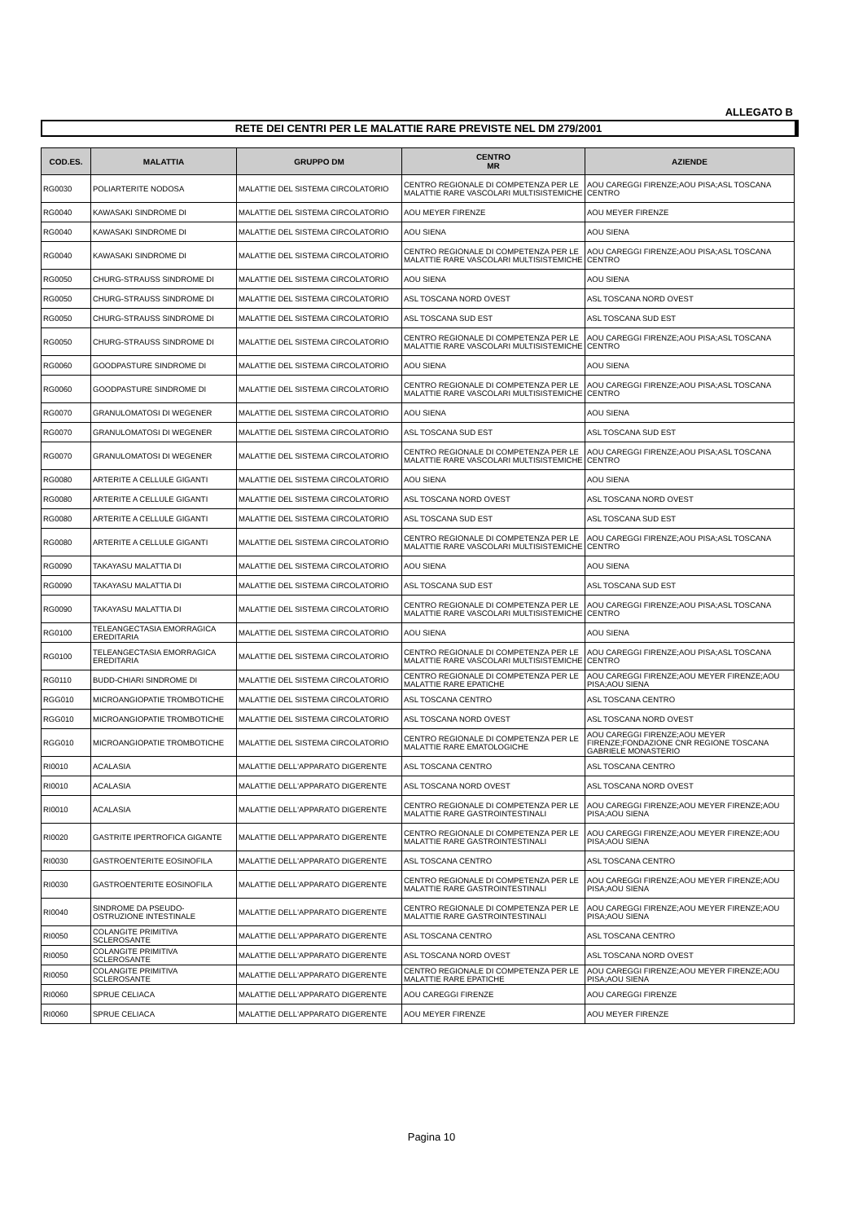ALLEGATO B
RETE DEI CENTRI PER LE MALATTIE RARE PREVISTE NEL DM 279/2001
| COD.ES. | MALATTIA | GRUPPO DM | CENTRO MR | AZIENDE |
| --- | --- | --- | --- | --- |
| RG0030 | POLIARTERITE NODOSA | MALATTIE DEL SISTEMA CIRCOLATORIO | CENTRO REGIONALE DI COMPETENZA PER LE MALATTIE RARE VASCOLARI MULTISISTEMICHE | AOU CAREGGI FIRENZE;AOU PISA;ASL TOSCANA CENTRO |
| RG0040 | KAWASAKI SINDROME DI | MALATTIE DEL SISTEMA CIRCOLATORIO | AOU MEYER FIRENZE | AOU MEYER FIRENZE |
| RG0040 | KAWASAKI SINDROME DI | MALATTIE DEL SISTEMA CIRCOLATORIO | AOU SIENA | AOU SIENA |
| RG0040 | KAWASAKI SINDROME DI | MALATTIE DEL SISTEMA CIRCOLATORIO | CENTRO REGIONALE DI COMPETENZA PER LE MALATTIE RARE VASCOLARI MULTISISTEMICHE | AOU CAREGGI FIRENZE;AOU PISA;ASL TOSCANA CENTRO |
| RG0050 | CHURG-STRAUSS SINDROME DI | MALATTIE DEL SISTEMA CIRCOLATORIO | AOU SIENA | AOU SIENA |
| RG0050 | CHURG-STRAUSS SINDROME DI | MALATTIE DEL SISTEMA CIRCOLATORIO | ASL TOSCANA NORD OVEST | ASL TOSCANA NORD OVEST |
| RG0050 | CHURG-STRAUSS SINDROME DI | MALATTIE DEL SISTEMA CIRCOLATORIO | ASL TOSCANA SUD EST | ASL TOSCANA SUD EST |
| RG0050 | CHURG-STRAUSS SINDROME DI | MALATTIE DEL SISTEMA CIRCOLATORIO | CENTRO REGIONALE DI COMPETENZA PER LE MALATTIE RARE VASCOLARI MULTISISTEMICHE | AOU CAREGGI FIRENZE;AOU PISA;ASL TOSCANA CENTRO |
| RG0060 | GOODPASTURE SINDROME DI | MALATTIE DEL SISTEMA CIRCOLATORIO | AOU SIENA | AOU SIENA |
| RG0060 | GOODPASTURE SINDROME DI | MALATTIE DEL SISTEMA CIRCOLATORIO | CENTRO REGIONALE DI COMPETENZA PER LE MALATTIE RARE VASCOLARI MULTISISTEMICHE | AOU CAREGGI FIRENZE;AOU PISA;ASL TOSCANA CENTRO |
| RG0070 | GRANULOMATOSI DI WEGENER | MALATTIE DEL SISTEMA CIRCOLATORIO | AOU SIENA | AOU SIENA |
| RG0070 | GRANULOMATOSI DI WEGENER | MALATTIE DEL SISTEMA CIRCOLATORIO | ASL TOSCANA SUD EST | ASL TOSCANA SUD EST |
| RG0070 | GRANULOMATOSI DI WEGENER | MALATTIE DEL SISTEMA CIRCOLATORIO | CENTRO REGIONALE DI COMPETENZA PER LE MALATTIE RARE VASCOLARI MULTISISTEMICHE | AOU CAREGGI FIRENZE;AOU PISA;ASL TOSCANA CENTRO |
| RG0080 | ARTERITE A CELLULE GIGANTI | MALATTIE DEL SISTEMA CIRCOLATORIO | AOU SIENA | AOU SIENA |
| RG0080 | ARTERITE A CELLULE GIGANTI | MALATTIE DEL SISTEMA CIRCOLATORIO | ASL TOSCANA NORD OVEST | ASL TOSCANA NORD OVEST |
| RG0080 | ARTERITE A CELLULE GIGANTI | MALATTIE DEL SISTEMA CIRCOLATORIO | ASL TOSCANA SUD EST | ASL TOSCANA SUD EST |
| RG0080 | ARTERITE A CELLULE GIGANTI | MALATTIE DEL SISTEMA CIRCOLATORIO | CENTRO REGIONALE DI COMPETENZA PER LE MALATTIE RARE VASCOLARI MULTISISTEMICHE | AOU CAREGGI FIRENZE;AOU PISA;ASL TOSCANA CENTRO |
| RG0090 | TAKAYASU MALATTIA DI | MALATTIE DEL SISTEMA CIRCOLATORIO | AOU SIENA | AOU SIENA |
| RG0090 | TAKAYASU MALATTIA DI | MALATTIE DEL SISTEMA CIRCOLATORIO | ASL TOSCANA SUD EST | ASL TOSCANA SUD EST |
| RG0090 | TAKAYASU MALATTIA DI | MALATTIE DEL SISTEMA CIRCOLATORIO | CENTRO REGIONALE DI COMPETENZA PER LE MALATTIE RARE VASCOLARI MULTISISTEMICHE | AOU CAREGGI FIRENZE;AOU PISA;ASL TOSCANA CENTRO |
| RG0100 | TELEANGECTASIA EMORRAGICA EREDITARIA | MALATTIE DEL SISTEMA CIRCOLATORIO | AOU SIENA | AOU SIENA |
| RG0100 | TELEANGECTASIA EMORRAGICA EREDITARIA | MALATTIE DEL SISTEMA CIRCOLATORIO | CENTRO REGIONALE DI COMPETENZA PER LE MALATTIE RARE VASCOLARI MULTISISTEMICHE | AOU CAREGGI FIRENZE;AOU PISA;ASL TOSCANA CENTRO |
| RG0110 | BUDD-CHIARI SINDROME DI | MALATTIE DEL SISTEMA CIRCOLATORIO | CENTRO REGIONALE DI COMPETENZA PER LE MALATTIE RARE EPATICHE | AOU CAREGGI FIRENZE;AOU MEYER FIRENZE;AOU PISA;AOU SIENA |
| RGG010 | MICROANGIOPATIE TROMBOTICHE | MALATTIE DEL SISTEMA CIRCOLATORIO | ASL TOSCANA CENTRO | ASL TOSCANA CENTRO |
| RGG010 | MICROANGIOPATIE TROMBOTICHE | MALATTIE DEL SISTEMA CIRCOLATORIO | ASL TOSCANA NORD OVEST | ASL TOSCANA NORD OVEST |
| RGG010 | MICROANGIOPATIE TROMBOTICHE | MALATTIE DEL SISTEMA CIRCOLATORIO | CENTRO REGIONALE DI COMPETENZA PER LE MALATTIE RARE EMATOLOGICHE | AOU CAREGGI FIRENZE;AOU MEYER FIRENZE;FONDAZIONE CNR REGIONE TOSCANA GABRIELE MONASTERIO |
| RI0010 | ACALASIA | MALATTIE DELL'APPARATO DIGERENTE | ASL TOSCANA CENTRO | ASL TOSCANA CENTRO |
| RI0010 | ACALASIA | MALATTIE DELL'APPARATO DIGERENTE | ASL TOSCANA NORD OVEST | ASL TOSCANA NORD OVEST |
| RI0010 | ACALASIA | MALATTIE DELL'APPARATO DIGERENTE | CENTRO REGIONALE DI COMPETENZA PER LE MALATTIE RARE GASTROINTESTINALI | AOU CAREGGI FIRENZE;AOU MEYER FIRENZE;AOU PISA;AOU SIENA |
| RI0020 | GASTRITE IPERTROFICA GIGANTE | MALATTIE DELL'APPARATO DIGERENTE | CENTRO REGIONALE DI COMPETENZA PER LE MALATTIE RARE GASTROINTESTINALI | AOU CAREGGI FIRENZE;AOU MEYER FIRENZE;AOU PISA;AOU SIENA |
| RI0030 | GASTROENTERITE EOSINOFILA | MALATTIE DELL'APPARATO DIGERENTE | ASL TOSCANA CENTRO | ASL TOSCANA CENTRO |
| RI0030 | GASTROENTERITE EOSINOFILA | MALATTIE DELL'APPARATO DIGERENTE | CENTRO REGIONALE DI COMPETENZA PER LE MALATTIE RARE GASTROINTESTINALI | AOU CAREGGI FIRENZE;AOU MEYER FIRENZE;AOU PISA;AOU SIENA |
| RI0040 | SINDROME DA PSEUDO-OSTRUZIONE INTESTINALE | MALATTIE DELL'APPARATO DIGERENTE | CENTRO REGIONALE DI COMPETENZA PER LE MALATTIE RARE GASTROINTESTINALI | AOU CAREGGI FIRENZE;AOU MEYER FIRENZE;AOU PISA;AOU SIENA |
| RI0050 | COLANGITE PRIMITIVA SCLEROSANTE | MALATTIE DELL'APPARATO DIGERENTE | ASL TOSCANA CENTRO | ASL TOSCANA CENTRO |
| RI0050 | COLANGITE PRIMITIVA SCLEROSANTE | MALATTIE DELL'APPARATO DIGERENTE | ASL TOSCANA NORD OVEST | ASL TOSCANA NORD OVEST |
| RI0050 | COLANGITE PRIMITIVA SCLEROSANTE | MALATTIE DELL'APPARATO DIGERENTE | CENTRO REGIONALE DI COMPETENZA PER LE MALATTIE RARE EPATICHE | AOU CAREGGI FIRENZE;AOU MEYER FIRENZE;AOU PISA;AOU SIENA |
| RI0060 | SPRUE CELIACA | MALATTIE DELL'APPARATO DIGERENTE | AOU CAREGGI FIRENZE | AOU CAREGGI FIRENZE |
| RI0060 | SPRUE CELIACA | MALATTIE DELL'APPARATO DIGERENTE | AOU MEYER FIRENZE | AOU MEYER FIRENZE |
Pagina 10